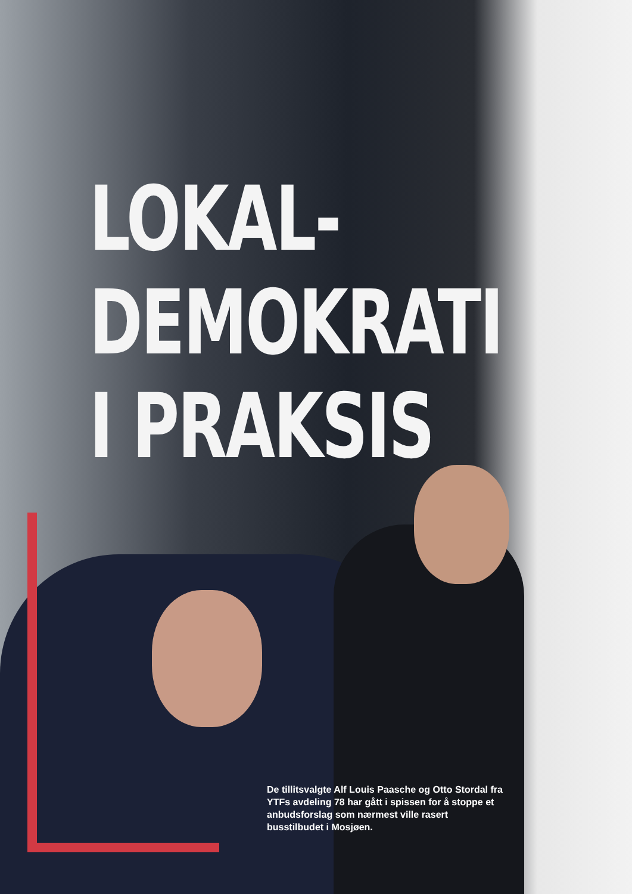LOKAL-
DEMOKRATI
I PRAKSIS
De tillitsvalgte Alf Louis Paasche og Otto Stordal fra YTFs avdeling 78 har gått i spissen for å stoppe et anbudsforslag som nærmest ville rasert busstilbudet i Mosjøen.